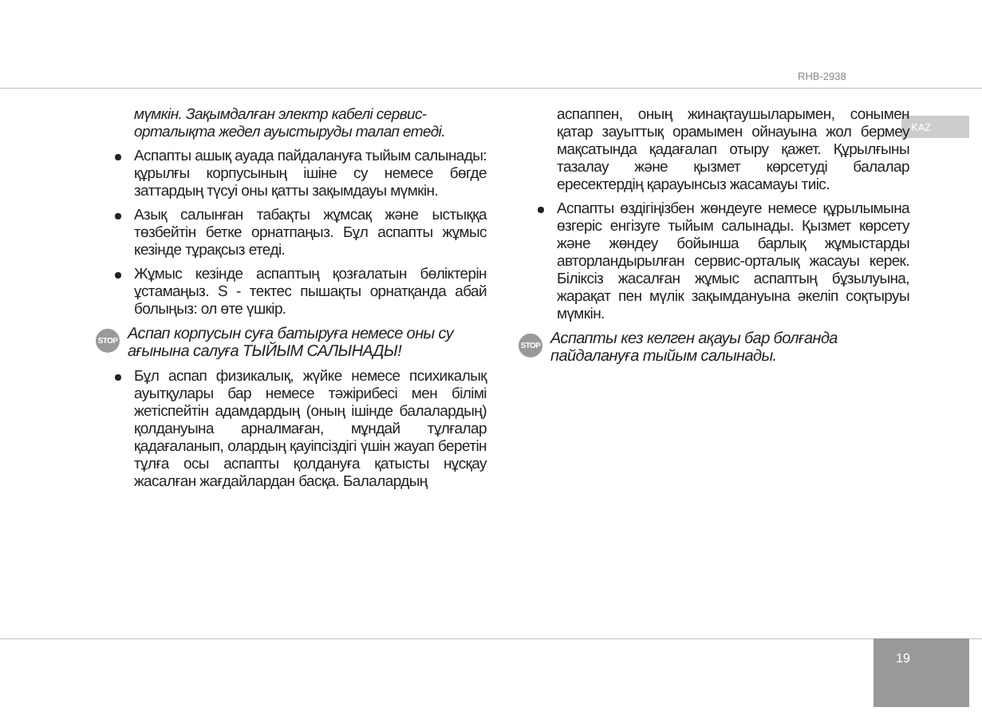RHB-2938
KAZ
мүмкін. Зақымдалған электр кабелі сервис-орталықта жедел ауыстыруды талап етеді.
Аспапты ашық ауада пайдалануға тыйым салынады: құрылғы корпусының ішіне су немесе бөгде заттардың түсуі оны қатты зақымдауы мүмкін.
Азық салынған табақты жұмсақ және ыстыққа төзбейтін бетке орнатпаңыз. Бұл аспапты жұмыс кезінде тұрақсыз етеді.
Жұмыс кезінде аспаптың қозғалатын бөліктерін ұстамаңыз. S - тектес пышақты орнатқанда абай болыңыз: ол өте үшкір.
STOP
Аспап корпусын суға батыруға немесе оны су ағынына салуға ТЫЙЫМ САЛЫНАДЫ!
Бұл аспап физикалық, жүйке немесе психикалық ауытқулары бар немесе тәжірибесі мен білімі жетіспейтін адамдардың (оның ішінде балалардың) қолдануына арналмаған, мұндай тұлғалар қадағаланып, олардың қауіпсіздігі үшін жауап беретін тұлға осы аспапты қолдануға қатысты нұсқау жасалған жағдайлардан басқа. Балалардың
аспаппен, оның жинақтаушыларымен, сонымен қатар зауыттық орамымен ойнауына жол бермеу мақсатында қадағалап отыру қажет. Құрылғыны тазалау және қызмет көрсетуді балалар ересектердің қарауынсыз жасамауы тиіс.
Аспапты өздігіңізбен жөндеуге немесе құрылымына өзгеріс енгізуге тыйым салынады. Қызмет көрсету және жөндеу бойынша барлық жұмыстарды авторландырылған сервис-орталық жасауы керек. Біліксіз жасалған жұмыс аспаптың бұзылуына, жарақат пен мүлік зақымдануына әкеліп соқтыруы мүмкін.
STOP
Аспапты кез келген ақауы бар болғанда пайдалануға тыйым салынады.
19